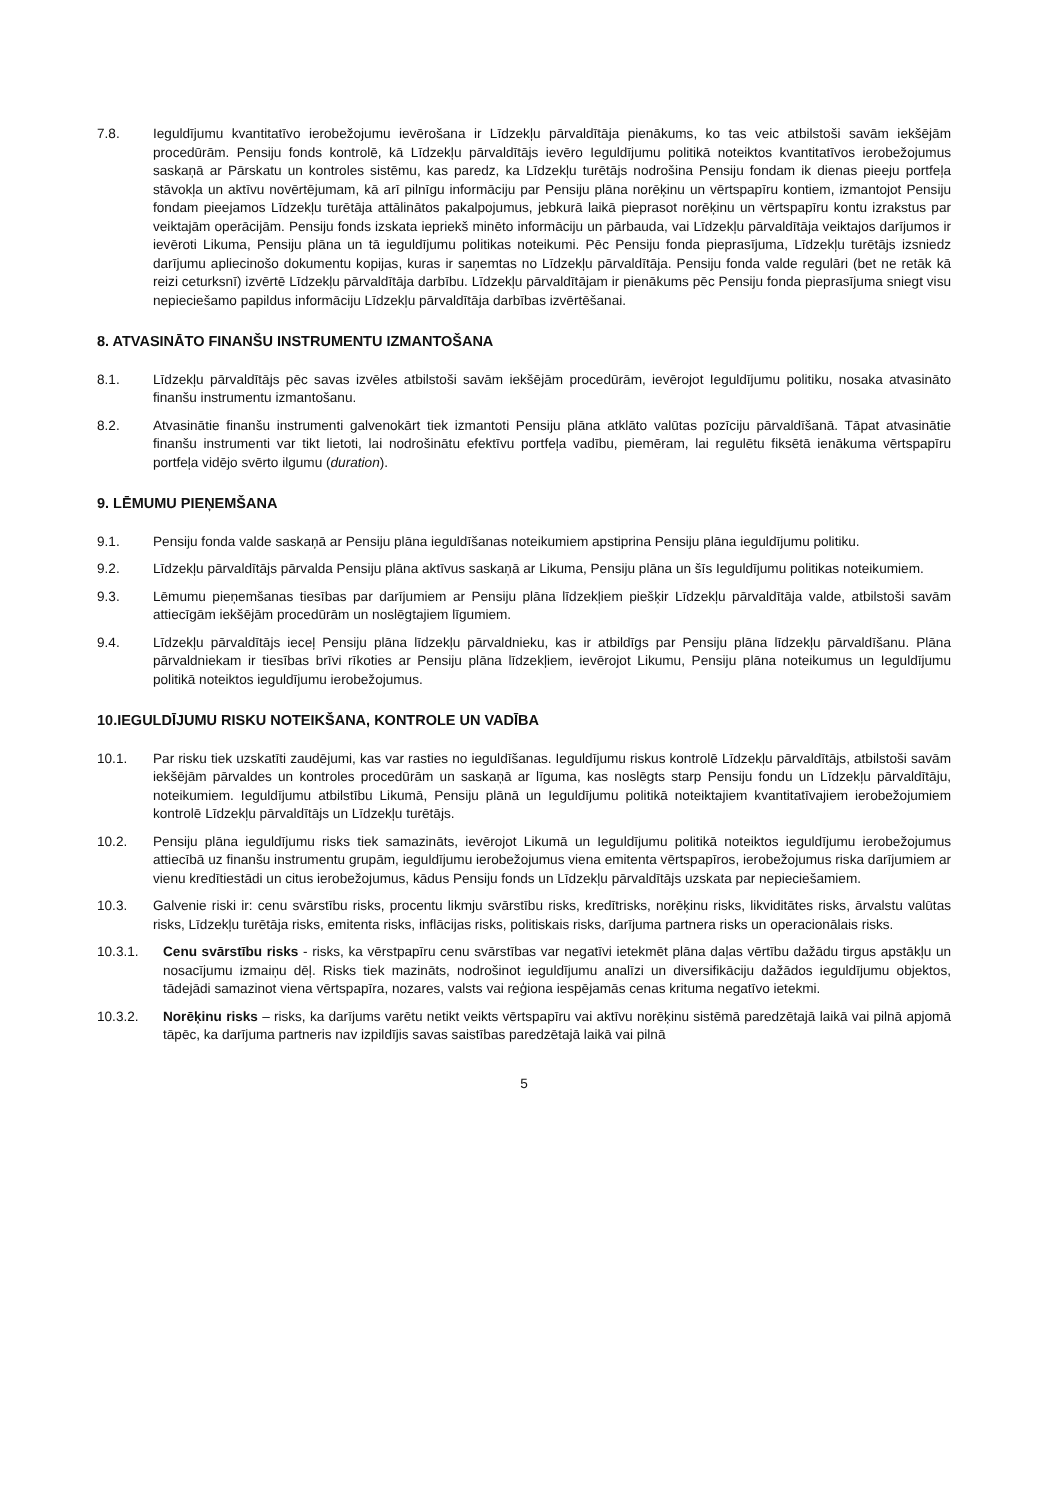7.8. Ieguldījumu kvantitatīvo ierobežojumu ievērošana ir Līdzekļu pārvaldītāja pienākums, ko tas veic atbilstoši savām iekšējām procedūrām. Pensiju fonds kontrolē, kā Līdzekļu pārvaldītājs ievēro Ieguldījumu politikā noteiktos kvantitatīvos ierobežojumus saskaņā ar Pārskatu un kontroles sistēmu, kas paredz, ka Līdzekļu turētājs nodrošina Pensiju fondam ik dienas pieeju portfeļa stāvokļa un aktīvu novērtējumam, kā arī pilnīgu informāciju par Pensiju plāna norēķinu un vērtspapīru kontiem, izmantojot Pensiju fondam pieejamos Līdzekļu turētāja attālinātos pakalpojumus, jebkurā laikā pieprasot norēķinu un vērtspapīru kontu izrakstus par veiktajām operācijām. Pensiju fonds izskata iepriekš minēto informāciju un pārbauda, vai Līdzekļu pārvaldītāja veiktajos darījumos ir ievēroti Likuma, Pensiju plāna un tā ieguldījumu politikas noteikumi. Pēc Pensiju fonda pieprasījuma, Līdzekļu turētājs izsniedz darījumu apliecinošo dokumentu kopijas, kuras ir saņemtas no Līdzekļu pārvaldītāja. Pensiju fonda valde regulāri (bet ne retāk kā reizi ceturksnī) izvērtē Līdzekļu pārvaldītāja darbību. Līdzekļu pārvaldītājam ir pienākums pēc Pensiju fonda pieprasījuma sniegt visu nepieciešamo papildus informāciju Līdzekļu pārvaldītāja darbības izvērtēšanai.
8. ATVASINĀTO FINANŠU INSTRUMENTU IZMANTOŠANA
8.1. Līdzekļu pārvaldītājs pēc savas izvēles atbilstoši savām iekšējām procedūrām, ievērojot Ieguldījumu politiku, nosaka atvasināto finanšu instrumentu izmantošanu.
8.2. Atvasinātie finanšu instrumenti galvenokārt tiek izmantoti Pensiju plāna atklāto valūtas pozīciju pārvaldīšanā. Tāpat atvasinātie finanšu instrumenti var tikt lietoti, lai nodrošinātu efektīvu portfeļa vadību, piemēram, lai regulētu fiksētā ienākuma vērtspapīru portfeļa vidējo svērto ilgumu (duration).
9. LĒMUMU PIEŅEMŠANA
9.1. Pensiju fonda valde saskaņā ar Pensiju plāna ieguldīšanas noteikumiem apstiprina Pensiju plāna ieguldījumu politiku.
9.2. Līdzekļu pārvaldītājs pārvalda Pensiju plāna aktīvus saskaņā ar Likuma, Pensiju plāna un šīs Ieguldījumu politikas noteikumiem.
9.3. Lēmumu pieņemšanas tiesības par darījumiem ar Pensiju plāna līdzekļiem piešķir Līdzekļu pārvaldītāja valde, atbilstoši savām attiecīgām iekšējām procedūrām un noslēgtajiem līgumiem.
9.4. Līdzekļu pārvaldītājs ieceļ Pensiju plāna līdzekļu pārvaldnieku, kas ir atbildīgs par Pensiju plāna līdzekļu pārvaldīšanu. Plāna pārvaldniekam ir tiesības brīvi rīkoties ar Pensiju plāna līdzekļiem, ievērojot Likumu, Pensiju plāna noteikumus un Ieguldījumu politikā noteiktos ieguldījumu ierobežojumus.
10.IEGULDĪJUMU RISKU NOTEIKŠANA, KONTROLE UN VADĪBA
10.1. Par risku tiek uzskatīti zaudējumi, kas var rasties no ieguldīšanas. Ieguldījumu riskus kontrolē Līdzekļu pārvaldītājs, atbilstoši savām iekšējām pārvaldes un kontroles procedūrām un saskaņā ar līguma, kas noslēgts starp Pensiju fondu un Līdzekļu pārvaldītāju, noteikumiem. Ieguldījumu atbilstību Likumā, Pensiju plānā un Ieguldījumu politikā noteiktajiem kvantitatīvajiem ierobežojumiem kontrolē Līdzekļu pārvaldītājs un Līdzekļu turētājs.
10.2. Pensiju plāna ieguldījumu risks tiek samazināts, ievērojot Likumā un Ieguldījumu politikā noteiktos ieguldījumu ierobežojumus attiecībā uz finanšu instrumentu grupām, ieguldījumu ierobežojumus viena emitenta vērtspapīros, ierobežojumus riska darījumiem ar vienu kredītiestādi un citus ierobežojumus, kādus Pensiju fonds un Līdzekļu pārvaldītājs uzskata par nepieciešamiem.
10.3. Galvenie riski ir: cenu svārstību risks, procentu likmju svārstību risks, kredītrisks, norēķinu risks, likviditātes risks, ārvalstu valūtas risks, Līdzekļu turētāja risks, emitenta risks, inflācijas risks, politiskais risks, darījuma partnera risks un operacionālais risks.
10.3.1. Cenu svārstību risks - risks, ka vērstpapīru cenu svārstības var negatīvi ietekmēt plāna daļas vērtību dažādu tirgus apstākļu un nosacījumu izmaiņu dēļ. Risks tiek mazināts, nodrošinot ieguldījumu analīzi un diversifikāciju dažādos ieguldījumu objektos, tādejādi samazinot viena vērtspapīra, nozares, valsts vai reģiona iespējamās cenas krituma negatīvo ietekmi.
10.3.2. Norēķinu risks – risks, ka darījums varētu netikt veikts vērtspapīru vai aktīvu norēķinu sistēmā paredzētajā laikā vai pilnā apjomā tāpēc, ka darījuma partneris nav izpildījis savas saistības paredzētajā laikā vai pilnā
5